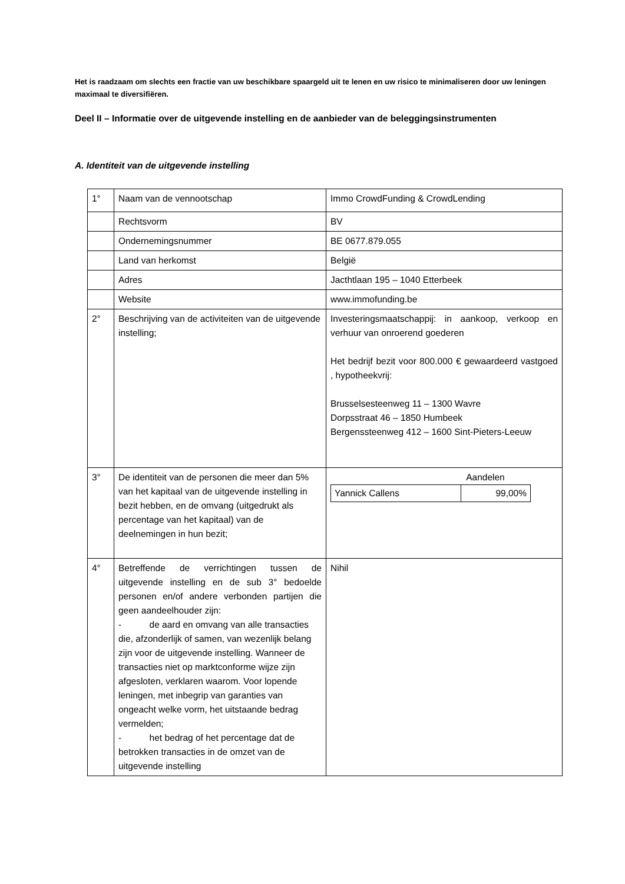Het is raadzaam om slechts een fractie van uw beschikbare spaargeld uit te lenen en uw risico te minimaliseren door uw leningen maximaal te diversifiëren.
Deel II – Informatie over de uitgevende instelling en de aanbieder van de beleggingsinstrumenten
A. Identiteit van de uitgevende instelling
| 1° | Naam van de vennootschap | Immo CrowdFunding & CrowdLending |
| | Rechtsvorm | BV |
| | Ondernemingsnummer | BE 0677.879.055 |
| | Land van herkomst | België |
| | Adres | Jacthtlaan 195 – 1040 Etterbeek |
| | Website | www.immofunding.be |
| 2° | Beschrijving van de activiteiten van de uitgevende instelling; | Investeringsmaatschappij: in aankoop, verkoop en verhuur van onroerend goederen Het bedrijf bezit voor 800.000 € gewaardeerd vastgoed , hypotheekvrij: Brusselsesteenweg 11 – 1300 Wavre Dorpsstraat 46 – 1850 Humbeek Bergenssteenweg 412 – 1600 Sint-Pieters-Leeuw |
| 3° | De identiteit van de personen die meer dan 5% van het kapitaal van de uitgevende instelling in bezit hebben, en de omvang (uitgedrukt als percentage van het kapitaal) van de deelnemingen in hun bezit; | Aandelen / Yannick Callens / 99,00% / |
| 4° | Betreffende de verrichtingen tussen de uitgevende instelling en de sub 3° bedoelde personen en/of andere verbonden partijen die geen aandeelhouder zijn: - de aard en omvang van alle transacties die, afzonderlijk of samen, van wezenlijk belang zijn voor de uitgevende instelling. Wanneer de transacties niet op marktconforme wijze zijn afgesloten, verklaren waarom. Voor lopende leningen, met inbegrip van garanties van ongeacht welke vorm, het uitstaande bedrag vermelden; - het bedrag of het percentage dat de betrokken transacties in de omzet van de uitgevende instelling | Nihil |